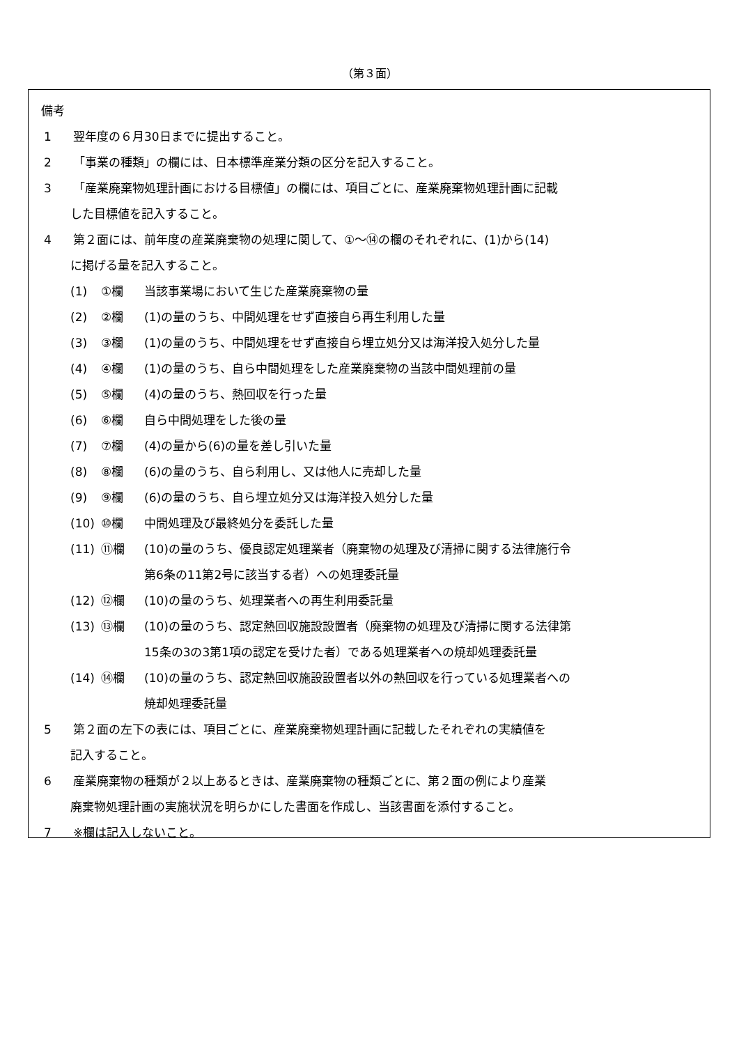（第３面）
備考
1 翌年度の６月30日までに提出すること。
2 「事業の種類」の欄には、日本標準産業分類の区分を記入すること。
3 「産業廃棄物処理計画における目標値」の欄には、項目ごとに、産業廃棄物処理計画に記載
した目標値を記入すること。
4 第２面には、前年度の産業廃棄物の処理に関して、①～⑭の欄のそれぞれに、(1)から(14)
に掲げる量を記入すること。
(1) ①欄 当該事業場において生じた産業廃棄物の量
(2) ②欄 (1)の量のうち、中間処理をせず直接自ら再生利用した量
(3) ③欄 (1)の量のうち、中間処理をせず直接自ら埋立処分又は海洋投入処分した量
(4) ④欄 (1)の量のうち、自ら中間処理をした産業廃棄物の当該中間処理前の量
(5) ⑤欄 (4)の量のうち、熱回収を行った量
(6) ⑥欄 自ら中間処理をした後の量
(7) ⑦欄 (4)の量から(6)の量を差し引いた量
(8) ⑧欄 (6)の量のうち、自ら利用し、又は他人に売却した量
(9) ⑨欄 (6)の量のうち、自ら埋立処分又は海洋投入処分した量
(10) ⑩欄 中間処理及び最終処分を委託した量
(11) ⑪欄 (10)の量のうち、優良認定処理業者（廃棄物の処理及び清掃に関する法律施行令
第6条の11第2号に該当する者）への処理委託量
(12) ⑫欄 (10)の量のうち、処理業者への再生利用委託量
(13) ⑬欄 (10)の量のうち、認定熱回収施設設置者（廃棄物の処理及び清掃に関する法律第
15条の3の3第1項の認定を受けた者）である処理業者への焼却処理委託量
(14) ⑭欄 (10)の量のうち、認定熱回収施設設置者以外の熱回収を行っている処理業者への
焼却処理委託量
5 第２面の左下の表には、項目ごとに、産業廃棄物処理計画に記載したそれぞれの実績値を
記入すること。
6 産業廃棄物の種類が２以上あるときは、産業廃棄物の種類ごとに、第２面の例により産業
廃棄物処理計画の実施状況を明らかにした書面を作成し、当該書面を添付すること。
7 ※欄は記入しないこと。